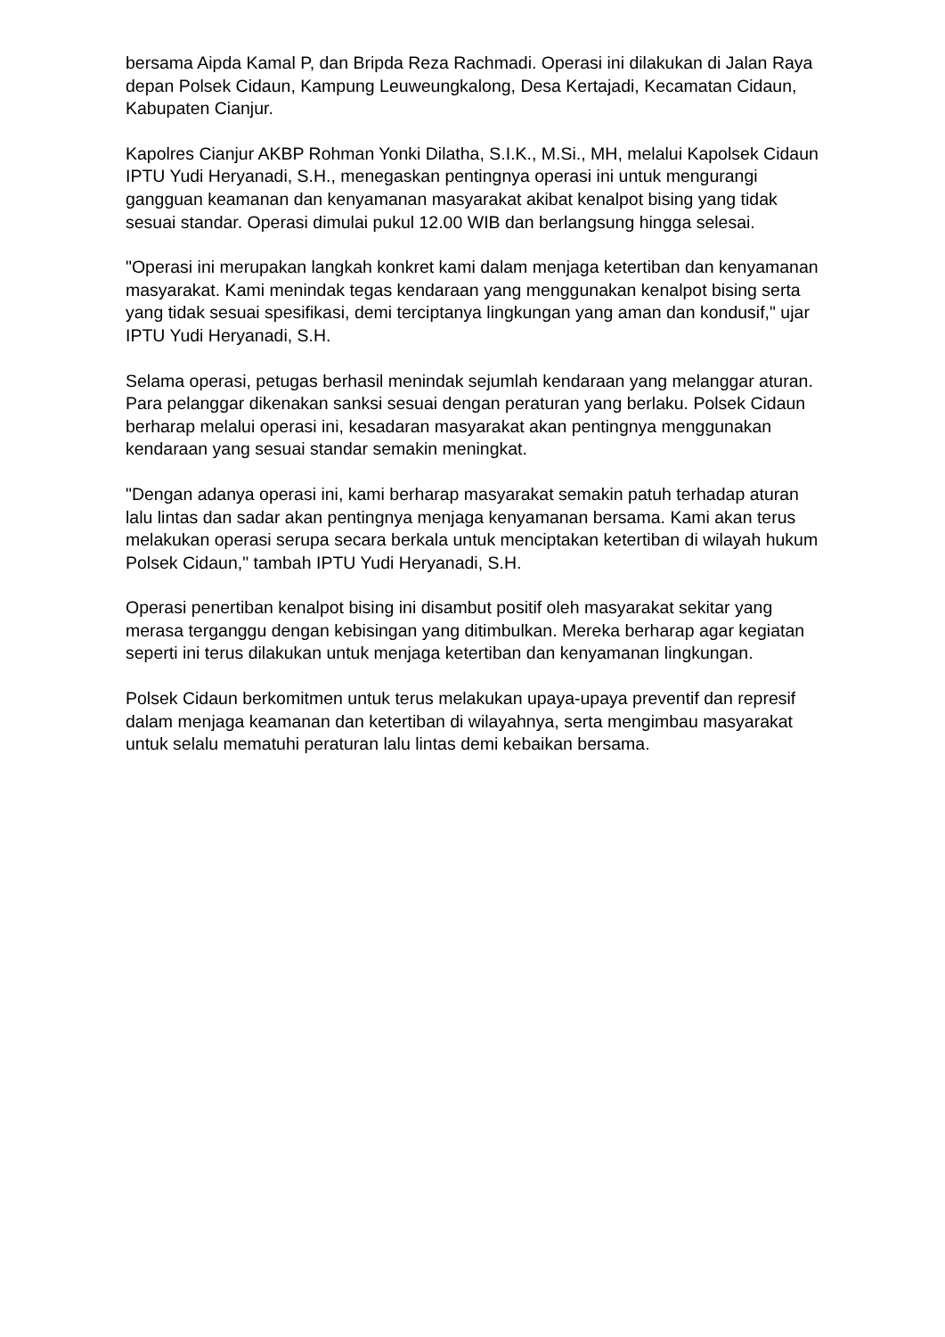bersama Aipda Kamal P, dan Bripda Reza Rachmadi. Operasi ini dilakukan di Jalan Raya depan Polsek Cidaun, Kampung Leuweungkalong, Desa Kertajadi, Kecamatan Cidaun, Kabupaten Cianjur.
Kapolres Cianjur AKBP Rohman Yonki Dilatha, S.I.K., M.Si., MH, melalui Kapolsek Cidaun IPTU Yudi Heryanadi, S.H., menegaskan pentingnya operasi ini untuk mengurangi gangguan keamanan dan kenyamanan masyarakat akibat kenalpot bising yang tidak sesuai standar. Operasi dimulai pukul 12.00 WIB dan berlangsung hingga selesai.
"Operasi ini merupakan langkah konkret kami dalam menjaga ketertiban dan kenyamanan masyarakat. Kami menindak tegas kendaraan yang menggunakan kenalpot bising serta yang tidak sesuai spesifikasi, demi terciptanya lingkungan yang aman dan kondusif," ujar IPTU Yudi Heryanadi, S.H.
Selama operasi, petugas berhasil menindak sejumlah kendaraan yang melanggar aturan. Para pelanggar dikenakan sanksi sesuai dengan peraturan yang berlaku. Polsek Cidaun berharap melalui operasi ini, kesadaran masyarakat akan pentingnya menggunakan kendaraan yang sesuai standar semakin meningkat.
"Dengan adanya operasi ini, kami berharap masyarakat semakin patuh terhadap aturan lalu lintas dan sadar akan pentingnya menjaga kenyamanan bersama. Kami akan terus melakukan operasi serupa secara berkala untuk menciptakan ketertiban di wilayah hukum Polsek Cidaun," tambah IPTU Yudi Heryanadi, S.H.
Operasi penertiban kenalpot bising ini disambut positif oleh masyarakat sekitar yang merasa terganggu dengan kebisingan yang ditimbulkan. Mereka berharap agar kegiatan seperti ini terus dilakukan untuk menjaga ketertiban dan kenyamanan lingkungan.
Polsek Cidaun berkomitmen untuk terus melakukan upaya-upaya preventif dan represif dalam menjaga keamanan dan ketertiban di wilayahnya, serta mengimbau masyarakat untuk selalu mematuhi peraturan lalu lintas demi kebaikan bersama.